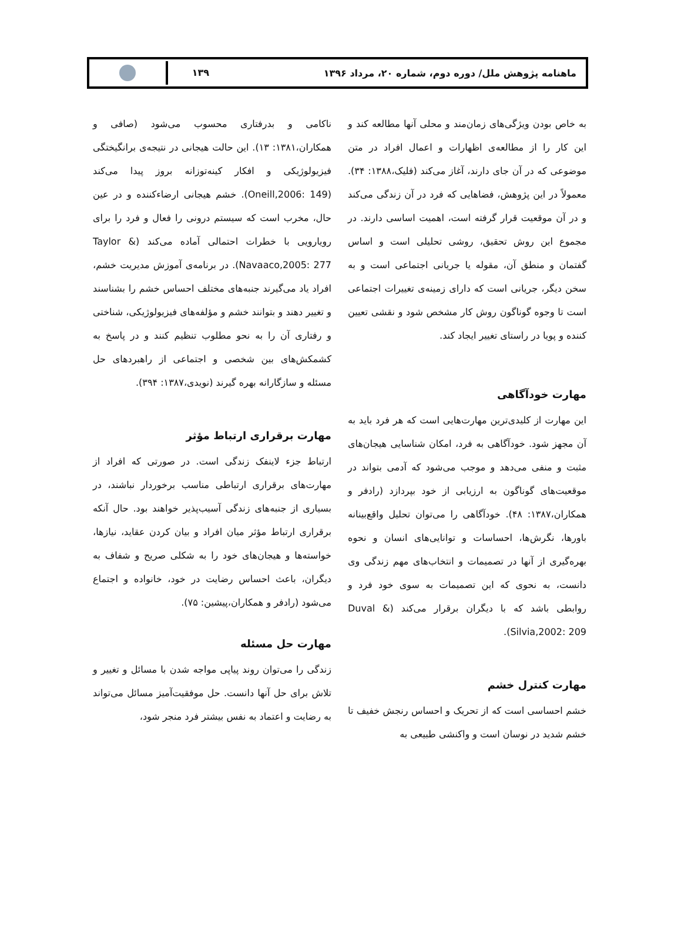ماهنامه پژوهش ملل/ دوره دوم، شماره ۲۰، مرداد ۱۳۹۶
۱۳۹
به خاص بودن ویژگی‌های زمان‌مند و محلی آنها مطالعه کند و این کار را از مطالعه‌ی اظهارات و اعمال افراد در متن موضوعی که در آن جای دارند، آغاز می‌کند (فلیک،۱۳۸۸: ۳۴). معمولاً در این پژوهش، فضاهایی که فرد در آن زندگی می‌کند و در آن موقعیت قرار گرفته است، اهمیت اساسی دارند. در مجموع این روش تحقیق، روشی تحلیلی است و اساس گفتمان و منطق آن، مقوله یا جریانی اجتماعی است و به سخن دیگر، جریانی است که دارای زمینه‌ی تغییرات اجتماعی است تا وجوه گوناگون روش کار مشخص شود و نقشی تعیین کننده و پویا در راستای تغییر ایجاد کند.
مهارت خودآگاهی
این مهارت از کلیدی‌ترین مهارت‌هایی است که هر فرد باید به آن مجهز شود. خودآگاهی به فرد، امکان شناسایی هیجان‌های مثبت و منفی می‌دهد و موجب می‌شود که آدمی بتواند در موقعیت‌های گوناگون به ارزیابی از خود بپردازد (رادفر و همکاران،۱۳۸۷: ۴۸). خودآگاهی را می‌توان تحلیل واقع‌بینانه باورها، نگرش‌ها، احساسات و توانایی‌های انسان و نحوه بهره‌گیری از آنها در تصمیمات و انتخاب‌های مهم زندگی وی دانست، به نحوی که این تصمیمات به سوی خود فرد و روابطی باشد که با دیگران برقرار می‌کند (Duval & Silvia,2002: 209).
مهارت کنترل خشم
خشم احساسی است که از تحریک و احساس رنجش خفیف تا خشم شدید در نوسان است و واکنشی طبیعی به
ناکامی و بدرفتاری محسوب می‌شود (صافی و همکاران،۱۳۸۱: ۱۳). این حالت هیجانی در نتیجه‌ی برانگیختگی فیزیولوژیکی و افکار کینه‌توزانه بروز پیدا می‌کند (Oneill,2006: 149). خشم هیجانی ارضاءکننده و در عین حال، مخرب است که سیستم درونی را فعال و فرد را برای رویارویی با خطرات احتمالی آماده می‌کند (Taylor & Navaaco,2005: 277). در برنامه‌ی آموزش مدیریت خشم، افراد یاد می‌گیرند جنبه‌های مختلف احساس خشم را بشناسند و تغییر دهند و بتوانند خشم و مؤلفه‌های فیزیولوژیکی، شناختی و رفتاری آن را به نحو مطلوب تنظیم کنند و در پاسخ به کشمکش‌های بین شخصی و اجتماعی از راهبردهای حل مسئله و سازگارانه بهره گیرند (نویدی،۱۳۸۷: ۳۹۴).
مهارت برقراری ارتباط مؤثر
ارتباط جزء لاینفک زندگی است. در صورتی که افراد از مهارت‌های برقراری ارتباطی مناسب برخوردار نباشند، در بسیاری از جنبه‌های زندگی آسیب‌پذیر خواهند بود. حال آنکه برقراری ارتباط مؤثر میان افراد و بیان کردن عقاید، نیازها، خواسته‌ها و هیجان‌های خود را به شکلی صریح و شفاف به دیگران، باعث احساس رضایت در خود، خانواده و اجتماع می‌شود (رادفر و همکاران،پیشین: ۷۵).
مهارت حل مسئله
زندگی را می‌توان روند پیاپی مواجه شدن با مسائل و تغییر و تلاش برای حل آنها دانست. حل موفقیت‌آمیز مسائل می‌تواند به رضایت و اعتماد به نفس بیشتر فرد منجر شود،